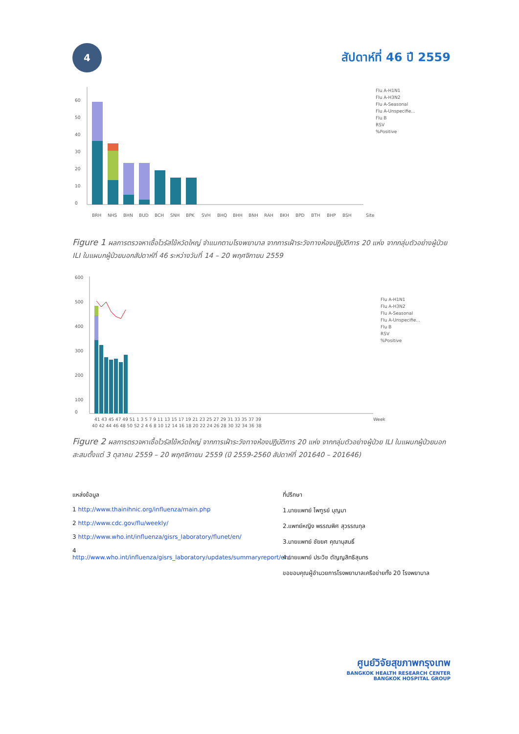4
สัปดาห์ที่ 46 ปี 2559
0
10
20
30
40
50
60
Flu A-H1N1
Flu A-H3N2
Flu A-Seasonal
Flu A-Unspecifie...
Flu B
RSV
%Positive
BRH
NHS
BHN
BUD
BCH
SNH
BPK
SVH
BHQ
BHH
BNH
RAH
BKH
BPD
BTH
BHP
BSH
Site
Figure 1 ผลการตรวจหาเชื้อไวรัสไข้หวัดใหญ่ จำแนกตามโรงพยาบาล จากการเฝ้าระวังทางห้องปฏิบัติการ 20 แห่ง จากกลุ่มตัวอย่างผู้ป่วย ILI ในแผนกผู้ป่วยนอกสัปดาห์ที่ 46 ระหว่างวันที่ 14 – 20 พฤศจิกายน 2559
600
500
400
300
200
100
0
Flu A-H1N1
Flu A-H3N2
Flu A-Seasonal
Flu A-Unspecifie...
Flu B
RSV
%Positive
41 43 45 47 49 51 1 3 5 7 9 11 13 15 17 19 21 23 25 27 29 31 33 35 37 39
40 42 44 46 48 50 52 2 4 6 8 10 12 14 16 18 20 22 24 26 28 30 32 34 36 38
Week
Figure 2 ผลการตรวจหาเชื้อไวรัสไข้หวัดใหญ่ จากการเฝ้าระวังทางห้องปฏิบัติการ 20 แห่ง จากกลุ่มตัวอย่างผู้ป่วย ILI ในแผนกผู้ป่วยนอก สะสมตั้งแต่ 3 ตุลาคม 2559 – 20 พฤศจิกายน 2559 (ปี 2559-2560 สัปดาห์ที่ 201640 – 201646)
แหล่งข้อมูล
1 http://www.thainihnic.org/influenza/main.php
2 http://www.cdc.gov/flu/weekly/
3 http://www.who.int/influenza/gisrs_laboratory/flunet/en/
4 http://www.who.int/influenza/gisrs_laboratory/updates/summaryreport/en/
ที่ปรึกษา
1.นายแพทย์ ไพฑูรย์ บุญมา
2.แพทย์หญิง พรรณพิศ สุวรรณกุล
3.นายแพทย์ ชัยยศ คุณานุสนธิ์
4.นายแพทย์ ประวิช ตัญญสิทธิสุนทร
ขอขอบคุณผู้อำนวยการโรงพยาบาลเครือข่ายทั้ง 20 โรงพยาบาล
ศูนย์วิจัยสุขภาพกรุงเทพ
BANGKOK HEALTH RESEARCH CENTER
BANGKOK HOSPITAL GROUP